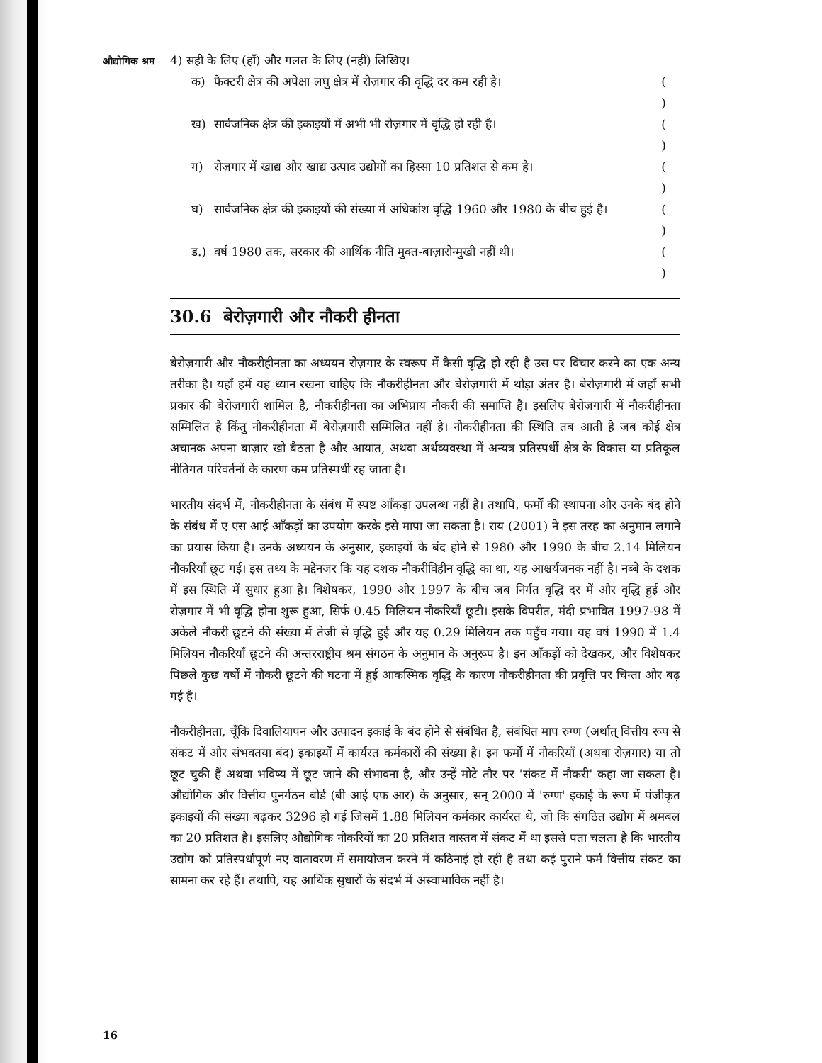औद्योगिक श्रम
4) सही के लिए (हाँ) और गलत के लिए (नहीं) लिखिए।
क) फैक्टरी क्षेत्र की अपेक्षा लघु क्षेत्र में रोज़गार की वृद्धि दर कम रही है। ( )
ख) सार्वजनिक क्षेत्र की इकाइयों में अभी भी रोज़गार में वृद्धि हो रही है। ( )
ग) रोज़गार में खाद्य और खाद्य उत्पाद उद्योगों का हिस्सा 10 प्रतिशत से कम है। ( )
घ) सार्वजनिक क्षेत्र की इकाइयों की संख्या में अधिकांश वृद्धि 1960 और 1980 के बीच हुई है। ( )
ड.) वर्ष 1980 तक, सरकार की आर्थिक नीति मुक्त-बाज़ारोन्मुखी नहीं थी। ( )
30.6 बेरोज़गारी और नौकरी हीनता
बेरोज़गारी और नौकरीहीनता का अध्ययन रोज़गार के स्वरूप में कैसी वृद्धि हो रही है उस पर विचार करने का एक अन्य तरीका है। यहाँ हमें यह ध्यान रखना चाहिए कि नौकरीहीनता और बेरोज़गारी में थोड़ा अंतर है। बेरोज़गारी में जहाँ सभी प्रकार की बेरोज़गारी शामिल है, नौकरीहीनता का अभिप्राय नौकरी की समाप्ति है। इसलिए बेरोज़गारी में नौकरीहीनता सम्मिलित है किंतु नौकरीहीनता में बेरोज़गारी सम्मिलित नहीं है। नौकरीहीनता की स्थिति तब आती है जब कोई क्षेत्र अचानक अपना बाज़ार खो बैठता है और आयात, अथवा अर्थव्यवस्था में अन्यत्र प्रतिस्पर्धी क्षेत्र के विकास या प्रतिकूल नीतिगत परिवर्तनों के कारण कम प्रतिस्पर्धी रह जाता है।
भारतीय संदर्भ में, नौकरीहीनता के संबंध में स्पष्ट आँकड़ा उपलब्ध नहीं है। तथापि, फर्मों की स्थापना और उनके बंद होने के संबंध में ए एस आई आँकड़ों का उपयोग करके इसे मापा जा सकता है। राय (2001) ने इस तरह का अनुमान लगाने का प्रयास किया है। उनके अध्ययन के अनुसार, इकाइयों के बंद होने से 1980 और 1990 के बीच 2.14 मिलियन नौकरियाँ छूट गई। इस तथ्य के मद्देनजर कि यह दशक नौकरीविहीन वृद्धि का था, यह आश्चर्यजनक नहीं है। नब्बे के दशक में इस स्थिति में सुधार हुआ है। विशेषकर, 1990 और 1997 के बीच जब निर्गत वृद्धि दर में और वृद्धि हुई और रोज़गार में भी वृद्धि होना शुरू हुआ, सिर्फ 0.45 मिलियन नौकरियाँ छूटी। इसके विपरीत, मंदी प्रभावित 1997-98 में अकेले नौकरी छूटने की संख्या में तेजी से वृद्धि हुई और यह 0.29 मिलियन तक पहुँच गया। यह वर्ष 1990 में 1.4 मिलियन नौकरियाँ छूटने की अन्तरराष्ट्रीय श्रम संगठन के अनुमान के अनुरूप है। इन आँकड़ों को देखकर, और विशेषकर पिछले कुछ वर्षों में नौकरी छूटने की घटना में हुई आकस्मिक वृद्धि के कारण नौकरीहीनता की प्रवृत्ति पर चिन्ता और बढ़ गई है।
नौकरीहीनता, चूँकि दिवालियापन और उत्पादन इकाई के बंद होने से संबंधित है, संबंधित माप रुग्ण (अर्थात् वित्तीय रूप से संकट में और संभवतया बंद) इकाइयों में कार्यरत कर्मकारों की संख्या है। इन फर्मों में नौकरियाँ (अथवा रोज़गार) या तो छूट चुकी हैं अथवा भविष्य में छूट जाने की संभावना है, और उन्हें मोटे तौर पर 'संकट में नौकरी' कहा जा सकता है। औद्योगिक और वित्तीय पुनर्गठन बोर्ड (बी आई एफ आर) के अनुसार, सन् 2000 में 'रुग्ण' इकाई के रूप में पंजीकृत इकाइयों की संख्या बढ़कर 3296 हो गई जिसमें 1.88 मिलियन कर्मकार कार्यरत थे, जो कि संगठित उद्योग में श्रमबल का 20 प्रतिशत है। इसलिए औद्योगिक नौकरियों का 20 प्रतिशत वास्तव में संकट में था इससे पता चलता है कि भारतीय उद्योग को प्रतिस्पर्धापूर्ण नए वातावरण में समायोजन करने में कठिनाई हो रही है तथा कई पुराने फर्म वित्तीय संकट का सामना कर रहे हैं। तथापि, यह आर्थिक सुधारों के संदर्भ में अस्वाभाविक नहीं है।
16